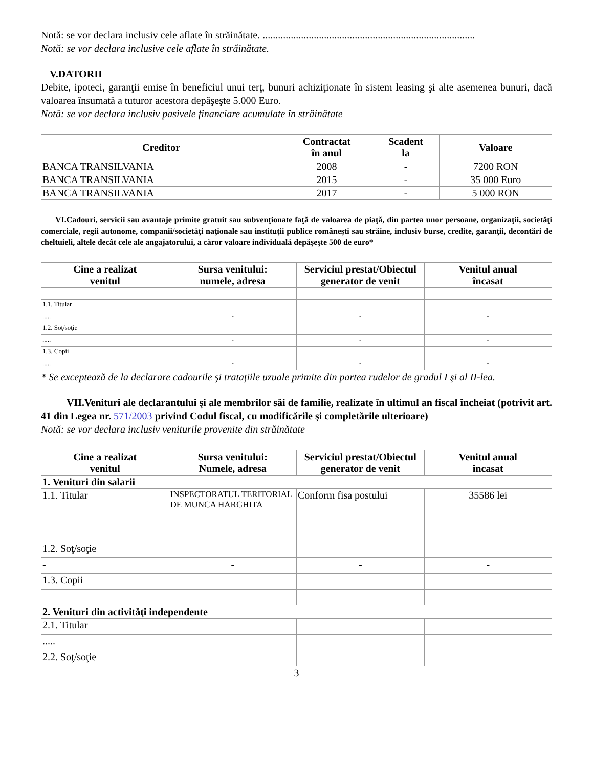Notă: se vor declara inclusiv cele aflate în străinătate. ...................................................................................
Notă: se vor declara inclusive cele aflate în străinătate.
V.DATORII
Debite, ipoteci, garanţii emise în beneficiul unui terţ, bunuri achiziţionate în sistem leasing şi alte asemenea bunuri, dacă valoarea însumată a tuturor acestora depăşeşte 5.000 Euro.
Notă: se vor declara inclusiv pasivele financiare acumulate în străinătate
| Creditor | Contractat în anul | Scadent la | Valoare |
| --- | --- | --- | --- |
| BANCA TRANSILVANIA | 2008 | - | 7200 RON |
| BANCA TRANSILVANIA | 2015 | - | 35 000 Euro |
| BANCA TRANSILVANIA | 2017 | - | 5 000 RON |
VI.Cadouri, servicii sau avantaje primite gratuit sau subvenţionate faţă de valoarea de piaţă, din partea unor persoane, organizaţii, societăţi comerciale, regii autonome, companii/societăţi naţionale sau instituţii publice româneşti sau străine, inclusiv burse, credite, garanţii, decontări de cheltuieli, altele decât cele ale angajatorului, a căror valoare individuală depăşeşte 500 de euro*
| Cine a realizat venitul | Sursa venitului: numele, adresa | Serviciul prestat/Obiectul generator de venit | Venitul anual încasat |
| --- | --- | --- | --- |
| 1.1. Titular | | | |
| ..... | - | - | - |
| 1.2. Soţ/soţie | | | |
| ..... | - | - | - |
| 1.3. Copii | | | |
| ..... | - | - | - |
* Se exceptează de la declarare cadourile şi trataţiile uzuale primite din partea rudelor de gradul I şi al II-lea.
VII.Venituri ale declarantului şi ale membrilor săi de familie, realizate în ultimul an fiscal încheiat (potrivit art. 41 din Legea nr. 571/2003 privind Codul fiscal, cu modificările şi completările ulterioare)
Notă: se vor declara inclusiv veniturile provenite din străinătate
| Cine a realizat venitul | Sursa venitului: Numele, adresa | Serviciul prestat/Obiectul generator de venit | Venitul anual încasat |
| --- | --- | --- | --- |
| 1. Venituri din salarii | | | |
| 1.1. Titular | INSPECTORATUL TERITORIAL DE MUNCA HARGHITA | Conform fisa postului | 35586 lei |
| 1.2. Soţ/soţie | | | |
| - | - | - | - |
| 1.3. Copii | | | |
| 2. Venituri din activităţi independente | | | |
| 2.1. Titular | | | |
| ..... | | | |
| 2.2. Soţ/soţie | | | |
3